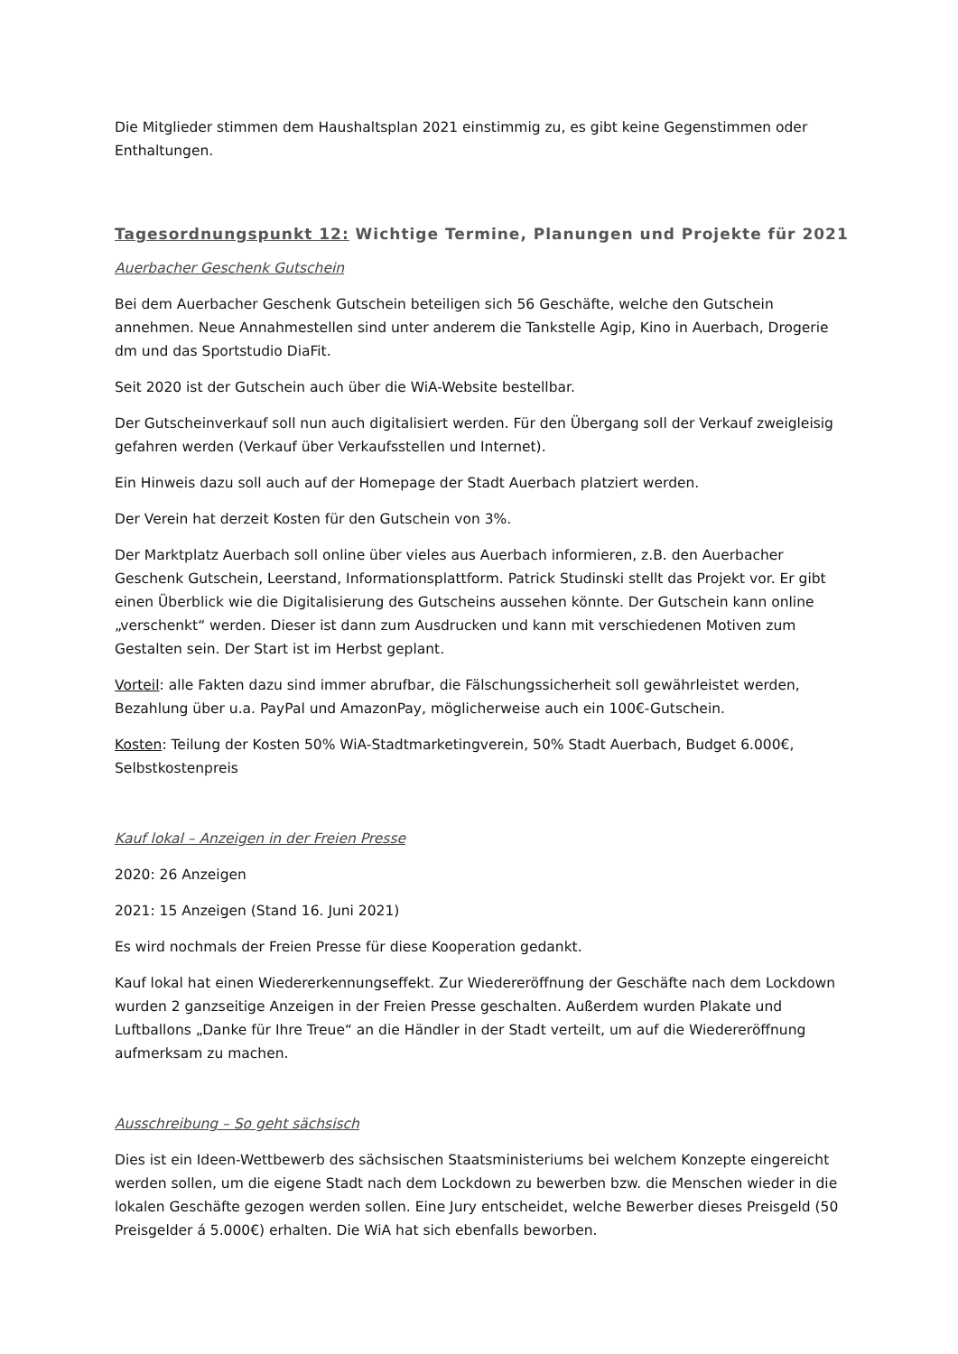Die Mitglieder stimmen dem Haushaltsplan 2021 einstimmig zu, es gibt keine Gegenstimmen oder Enthaltungen.
Tagesordnungspunkt 12: Wichtige Termine, Planungen und Projekte für 2021
Auerbacher Geschenk Gutschein
Bei dem Auerbacher Geschenk Gutschein beteiligen sich 56 Geschäfte, welche den Gutschein annehmen. Neue Annahmestellen sind unter anderem die Tankstelle Agip, Kino in Auerbach, Drogerie dm und das Sportstudio DiaFit.
Seit 2020 ist der Gutschein auch über die WiA-Website bestellbar.
Der Gutscheinverkauf soll nun auch digitalisiert werden. Für den Übergang soll der Verkauf zweigleisig gefahren werden (Verkauf über Verkaufsstellen und Internet).
Ein Hinweis dazu soll auch auf der Homepage der Stadt Auerbach platziert werden.
Der Verein hat derzeit Kosten für den Gutschein von 3%.
Der Marktplatz Auerbach soll online über vieles aus Auerbach informieren, z.B. den Auerbacher Geschenk Gutschein, Leerstand, Informationsplattform. Patrick Studinski stellt das Projekt vor. Er gibt einen Überblick wie die Digitalisierung des Gutscheins aussehen könnte. Der Gutschein kann online „verschenkt“ werden. Dieser ist dann zum Ausdrucken und kann mit verschiedenen Motiven zum Gestalten sein. Der Start ist im Herbst geplant.
Vorteil: alle Fakten dazu sind immer abrufbar, die Fälschungssicherheit soll gewährleistet werden, Bezahlung über u.a. PayPal und AmazonPay, möglicherweise auch ein 100€-Gutschein.
Kosten: Teilung der Kosten 50% WiA-Stadtmarketingverein, 50% Stadt Auerbach, Budget 6.000€, Selbstkostenpreis
Kauf lokal – Anzeigen in der Freien Presse
2020: 26 Anzeigen
2021: 15 Anzeigen (Stand 16. Juni 2021)
Es wird nochmals der Freien Presse für diese Kooperation gedankt.
Kauf lokal hat einen Wiedererkennungseffekt. Zur Wiedereröffnung der Geschäfte nach dem Lockdown wurden 2 ganzseitige Anzeigen in der Freien Presse geschalten. Außerdem wurden Plakate und Luftballons „Danke für Ihre Treue“ an die Händler in der Stadt verteilt, um auf die Wiedereröffnung aufmerksam zu machen.
Ausschreibung – So geht sächsisch
Dies ist ein Ideen-Wettbewerb des sächsischen Staatsministeriums bei welchem Konzepte eingereicht werden sollen, um die eigene Stadt nach dem Lockdown zu bewerben bzw. die Menschen wieder in die lokalen Geschäfte gezogen werden sollen. Eine Jury entscheidet, welche Bewerber dieses Preisgeld (50 Preisgelder á 5.000€) erhalten. Die WiA hat sich ebenfalls beworben.